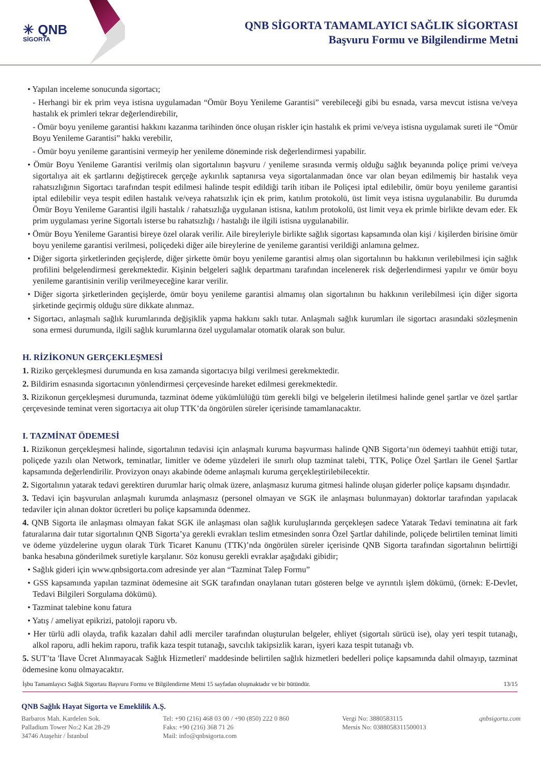✳ QNB
SİGORTA
QNB SİGORTA TAMAMLAYICI SAĞLIK SİGORTASI
Başvuru Formu ve Bilgilendirme Metni
• Yapılan inceleme sonucunda sigortacı;
- Herhangi bir ek prim veya istisna uygulamadan “Ömür Boyu Yenileme Garantisi” verebileceği gibi bu esnada, varsa mevcut istisna ve/veya hastalık ek primleri tekrar değerlendirebilir,
- Ömür boyu yenileme garantisi hakkını kazanma tarihinden önce oluşan riskler için hastalık ek primi ve/veya istisna uygulamak sureti ile “Ömür Boyu Yenileme Garantisi” hakkı verebilir,
- Ömür boyu yenileme garantisini vermeyip her yenileme döneminde risk değerlendirmesi yapabilir.
• Ömür Boyu Yenileme Garantisi verilmiş olan sigortalının başvuru / yenileme sırasında vermiş olduğu sağlık beyanında poliçe primi ve/veya sigortalıya ait ek şartlarını değiştirecek gerçeğe aykırılık saptanırsa veya sigortalanmadan önce var olan beyan edilmemiş bir hastalık veya rahatsızlığının Sigortacı tarafından tespit edilmesi halinde tespit edildiği tarih itibarı ile Poliçesi iptal edilebilir, ömür boyu yenileme garantisi iptal edilebilir veya tespit edilen hastalık ve/veya rahatsızlık için ek prim, katılım protokolü, üst limit veya istisna uygulanabilir. Bu durumda Ömür Boyu Yenileme Garantisi ilgili hastalık / rahatsızlığa uygulanan istisna, katılım protokolü, üst limit veya ek primle birlikte devam eder. Ek prim uygulaması yerine Sigortalı isterse bu rahatsızlığı / hastalığı ile ilgili istisna uygulanabilir.
• Ömür Boyu Yenileme Garantisi bireye özel olarak verilir. Aile bireyleriyle birlikte sağlık sigortası kapsamında olan kişi / kişilerden birisine ömür boyu yenileme garantisi verilmesi, poliçedeki diğer aile bireylerine de yenileme garantisi verildiği anlamına gelmez.
• Diğer sigorta şirketlerinden geçişlerde, diğer şirkette ömür boyu yenileme garantisi almış olan sigortalının bu hakkının verilebilmesi için sağlık profilini belgelendirmesi gerekmektedir. Kişinin belgeleri sağlık departmanı tarafından incelenerek risk değerlendirmesi yapılır ve ömür boyu yenileme garantisinin verilip verilmeyeceğine karar verilir.
• Diğer sigorta şirketlerinden geçişlerde, ömür boyu yenileme garantisi almamış olan sigortalının bu hakkının verilebilmesi için diğer sigorta şirketinde geçirmiş olduğu süre dikkate alınmaz.
• Sigortacı, anlaşmalı sağlık kurumlarında değişiklik yapma hakkını saklı tutar. Anlaşmalı sağlık kurumları ile sigortacı arasındaki sözleşmenin sona ermesi durumunda, ilgili sağlık kurumlarına özel uygulamalar otomatik olarak son bulur.
H. RİZİKONUN GERÇEKLEŞMESİ
1. Riziko gerçekleşmesi durumunda en kısa zamanda sigortacıya bilgi verilmesi gerekmektedir.
2. Bildirim esnasında sigortacının yönlendirmesi çerçevesinde hareket edilmesi gerekmektedir.
3. Rizikonun gerçekleşmesi durumunda, tazminat ödeme yükümlülüğü tüm gerekli bilgi ve belgelerin iletilmesi halinde genel şartlar ve özel şartlar çerçevesinde teminat veren sigortacıya ait olup TTK’da öngörülen süreler içerisinde tamamlanacaktır.
I. TAZMİNAT ÖDEMESİ
1. Rizikonun gerçekleşmesi halinde, sigortalının tedavisi için anlaşmalı kuruma başvurması halinde QNB Sigorta’nın ödemeyi taahhüt ettiği tutar, poliçede yazılı olan Network, teminatlar, limitler ve ödeme yüzdeleri ile sınırlı olup tazminat talebi, TTK, Poliçe Özel Şartları ile Genel Şartlar kapsamında değerlendirilir. Provizyon onayı akabinde ödeme anlaşmalı kuruma gerçekleştirilebilecektir.
2. Sigortalının yatarak tedavi gerektiren durumlar hariç olmak üzere, anlaşmasız kuruma gitmesi halinde oluşan giderler poliçe kapsamı dışındadır.
3. Tedavi için başvurulan anlaşmalı kurumda anlaşmasız (personel olmayan ve SGK ile anlaşması bulunmayan) doktorlar tarafından yapılacak tedaviler için alınan doktor ücretleri bu poliçe kapsamında ödenmez.
4. QNB Sigorta ile anlaşması olmayan fakat SGK ile anlaşması olan sağlık kuruluşlarında gerçekleşen sadece Yatarak Tedavi teminatına ait fark faturalarına dair tutar sigortalının QNB Sigorta’ya gerekli evrakları teslim etmesinden sonra Özel Şartlar dahilinde, poliçede belirtilen teminat limiti ve ödeme yüzdelerine uygun olarak Türk Ticaret Kanunu (TTK)’nda öngörülen süreler içerisinde QNB Sigorta tarafından sigortalının belirttiği banka hesabına gönderilmek suretiyle karşılanır. Söz konusu gerekli evraklar aşağıdaki gibidir;
• Sağlık gideri için www.qnbsigorta.com adresinde yer alan “Tazminat Talep Formu”
• GSS kapsamında yapılan tazminat ödemesine ait SGK tarafından onaylanan tutarı gösteren belge ve ayrıntılı işlem dökümü, (örnek: E-Devlet, Tedavi Bilgileri Sorgulama dökümü).
• Tazminat talebine konu fatura
• Yatış / ameliyat epikrizi, patoloji raporu vb.
• Her türlü adli olayda, trafik kazaları dahil adli merciler tarafından oluşturulan belgeler, ehliyet (sigortalı sürücü ise), olay yeri tespit tutanağı, alkol raporu, adli hekim raporu, trafik kaza tespit tutanağı, savcılık takipsizlik kararı, işyeri kaza tespit tutanağı vb.
5. SUT’ta 'İlave Ücret Alınmayacak Sağlık Hizmetleri' maddesinde belirtilen sağlık hizmetleri bedelleri poliçe kapsamında dahil olmayıp, tazminat ödemesine konu olmayacaktır.
İşbu Tamamlayıcı Sağlık Sigortası Başvuru Formu ve Bilgilendirme Metni 15 sayfadan oluşmaktadır ve bir bütündür. 13/15
QNB Sağlık Hayat Sigorta ve Emeklilik A.Ş.
Barbaros Mah. Kardelen Sok.
Palladium Tower No:2 Kat 28-29
34746 Ataşehir / İstanbul
Tel: +90 (216) 468 03 00 / +90 (850) 222 0 860
Faks: +90 (216) 368 71 26
Mail: info@qnbsigorta.com
Vergi No: 3880583115
Mersis No: 0388058311500013
qnbsigorta.com